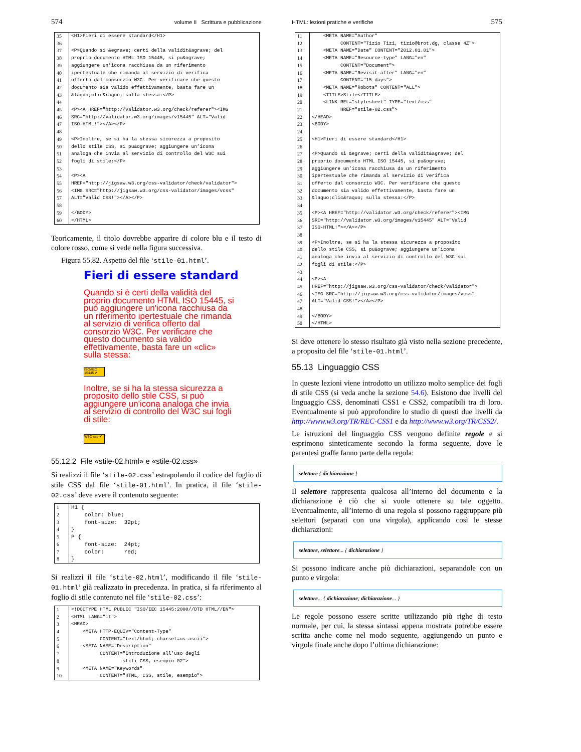574 volume II Scrittura e pubblicazione
| 35 | <H1>Fieri di essere standard</H1> |
| 36 | |
| 37 | <P>Quando si &egrave; certi della validit&agrave; del |
| 38 | proprio documento HTML ISO 15445, si pu&ograve; |
| 39 | aggiungere un’icona racchiusa da un riferimento |
| 40 | ipertestuale che rimanda al servizio di verifica |
| 41 | offerto dal consorzio W3C. Per verificare che questo |
| 42 | documento sia valido effettivamente, basta fare un |
| 43 | &laquo;clic&raquo; sulla stessa:</P> |
| 44 | |
| 45 | <P><A HREF="http://validator.w3.org/check/referer"><IMG |
| 46 | SRC="http://validator.w3.org/images/v15445" ALT="Valid |
| 47 | ISO-HTML!"></A></P> |
| 48 | |
| 49 | <P>Inoltre, se si ha la stessa sicurezza a proposito |
| 50 | dello stile CSS, si pu&ograve; aggiungere un’icona |
| 51 | analoga che invia al servizio di controllo del W3C sui |
| 52 | fogli di stile:</P> |
| 53 | |
| 54 | <P><A |
| 55 | HREF="http://jigsaw.w3.org/css-validator/check/validator"> |
| 56 | <IMG SRC="http://jigsaw.w3.org/css-validator/images/vcss" |
| 57 | ALT="Valid CSS!"></A></P> |
| 58 | |
| 59 | </BODY> |
| 60 | </HTML> |
Teoricamente, il titolo dovrebbe apparire di colore blu e il testo di colore rosso, come si vede nella figura successiva.
Figura 55.82. Aspetto del file ‘stile-01.html’.
Fieri di essere standard
Quando si è certi della validità del proprio documento HTML ISO 15445, si può aggiungere un'icona racchiusa da un riferimento ipertestuale che rimanda al servizio di verifica offerto dal consorzio W3C. Per verificare che questo documento sia valido effettivamente, basta fare un «clic» sulla stessa:
ISO/IEC 15445 ✔
Inoltre, se si ha la stessa sicurezza a proposito dello stile CSS, si può aggiungere un'icona analoga che invia al servizio di controllo del W3C sui fogli di stile:
W3C css ✔
55.12.2 File «stile-02.html» e «stile-02.css»
Si realizzi il file ‘stile-02.css’ estrapolando il codice del foglio di stile CSS dal file ‘stile-01.html’. In pratica, il file ‘stile-02.css’ deve avere il contenuto seguente:
| 1 | H1 { |
| 2 | color: blue; |
| 3 | font-size: 32pt; |
| 4 | } |
| 5 | P { |
| 6 | font-size: 24pt; |
| 7 | color: red; |
| 8 | } |
Si realizzi il file ‘stile-02.html’, modificando il file ‘stile-01.html’ già realizzato in precedenza. In pratica, si fa riferimento al foglio di stile contenuto nel file ‘stile-02.css’:
| 1 | <!DOCTYPE HTML PUBLIC "ISO/IEC 15445:2000//DTD HTML//EN"> |
| 2 | <HTML LANG="it"> |
| 3 | <HEAD> |
| 4 | <META HTTP-EQUIV="Content-Type" |
| 5 | CONTENT="text/html; charset=us-ascii"> |
| 6 | <META NAME="Description" |
| 7 | CONTENT="Introduzione all’uso degli |
| 8 | stili CSS, esempio 02"> |
| 9 | <META NAME="Keywords" |
| 10 | CONTENT="HTML, CSS, stile, esempio"> |
HTML: lezioni pratiche e verifiche 575
| 11 | <META NAME="Author" |
| 12 | CONTENT="Tizio Tizi, tizio@brot.dg, classe 4Z"> |
| 13 | <META NAME="Date" CONTENT="2012.01.01"> |
| 14 | <META NAME="Resource-type" LANG="en" |
| 15 | CONTENT="Document"> |
| 16 | <META NAME="Revisit-after" LANG="en" |
| 17 | CONTENT="15 days"> |
| 18 | <META NAME="Robots" CONTENT="ALL"> |
| 19 | <TITLE>Stile</TITLE> |
| 20 | <LINK REL="stylesheet" TYPE="text/css" |
| 21 | HREF="stile-02.css"> |
| 22 | </HEAD> |
| 23 | <BODY> |
| 24 | |
| 25 | <H1>Fieri di essere standard</H1> |
| 26 | |
| 27 | <P>Quando si &egrave; certi della validit&agrave; del |
| 28 | proprio documento HTML ISO 15445, si pu&ograve; |
| 29 | aggiungere un’icona racchiusa da un riferimento |
| 30 | ipertestuale che rimanda al servizio di verifica |
| 31 | offerto dal consorzio W3C. Per verificare che questo |
| 32 | documento sia valido effettivamente, basta fare un |
| 33 | &laquo;clic&raquo; sulla stessa:</P> |
| 34 | |
| 35 | <P><A HREF="http://validator.w3.org/check/referer"><IMG |
| 36 | SRC="http://validator.w3.org/images/v15445" ALT="Valid |
| 37 | ISO-HTML!"></A></P> |
| 38 | |
| 39 | <P>Inoltre, se si ha la stessa sicurezza a proposito |
| 40 | dello stile CSS, si pu&ograve; aggiungere un’icona |
| 41 | analoga che invia al servizio di controllo del W3C sui |
| 42 | fogli di stile:</P> |
| 43 | |
| 44 | <P><A |
| 45 | HREF="http://jigsaw.w3.org/css-validator/check/validator"> |
| 46 | <IMG SRC="http://jigsaw.w3.org/css-validator/images/vcss" |
| 47 | ALT="Valid CSS!"></A></P> |
| 48 | |
| 49 | </BODY> |
| 50 | </HTML> |
Si deve ottenere lo stesso risultato già visto nella sezione precedente, a proposito del file ‘stile-01.html’.
55.13 Linguaggio CSS
In queste lezioni viene introdotto un utilizzo molto semplice dei fogli di stile CSS (si veda anche la sezione 54.6). Esistono due livelli del linguaggio CSS, denominati CSS1 e CSS2, compatibili tra di loro. Eventualmente si può approfondire lo studio di questi due livelli da http://www.w3.org/TR/REC-CSS1 e da http://www.w3.org/TR/CSS2/.
Le istruzioni del linguaggio CSS vengono definite regole e si esprimono sinteticamente secondo la forma seguente, dove le parentesi graffe fanno parte della regola:
selettore { dichiarazione }
Il selettore rappresenta qualcosa all’interno del documento e la dichiarazione è ciò che si vuole ottenere su tale oggetto. Eventualmente, all’interno di una regola si possono raggruppare più selettori (separati con una virgola), applicando così le stesse dichiarazioni:
selettore, selettore... { dichiarazione }
Si possono indicare anche più dichiarazioni, separandole con un punto e virgola:
selettore... { dichiarazione; dichiarazione... }
Le regole possono essere scritte utilizzando più righe di testo normale, per cui, la stessa sintassi appena mostrata potrebbe essere scritta anche come nel modo seguente, aggiungendo un punto e virgola finale anche dopo l’ultima dichiarazione: